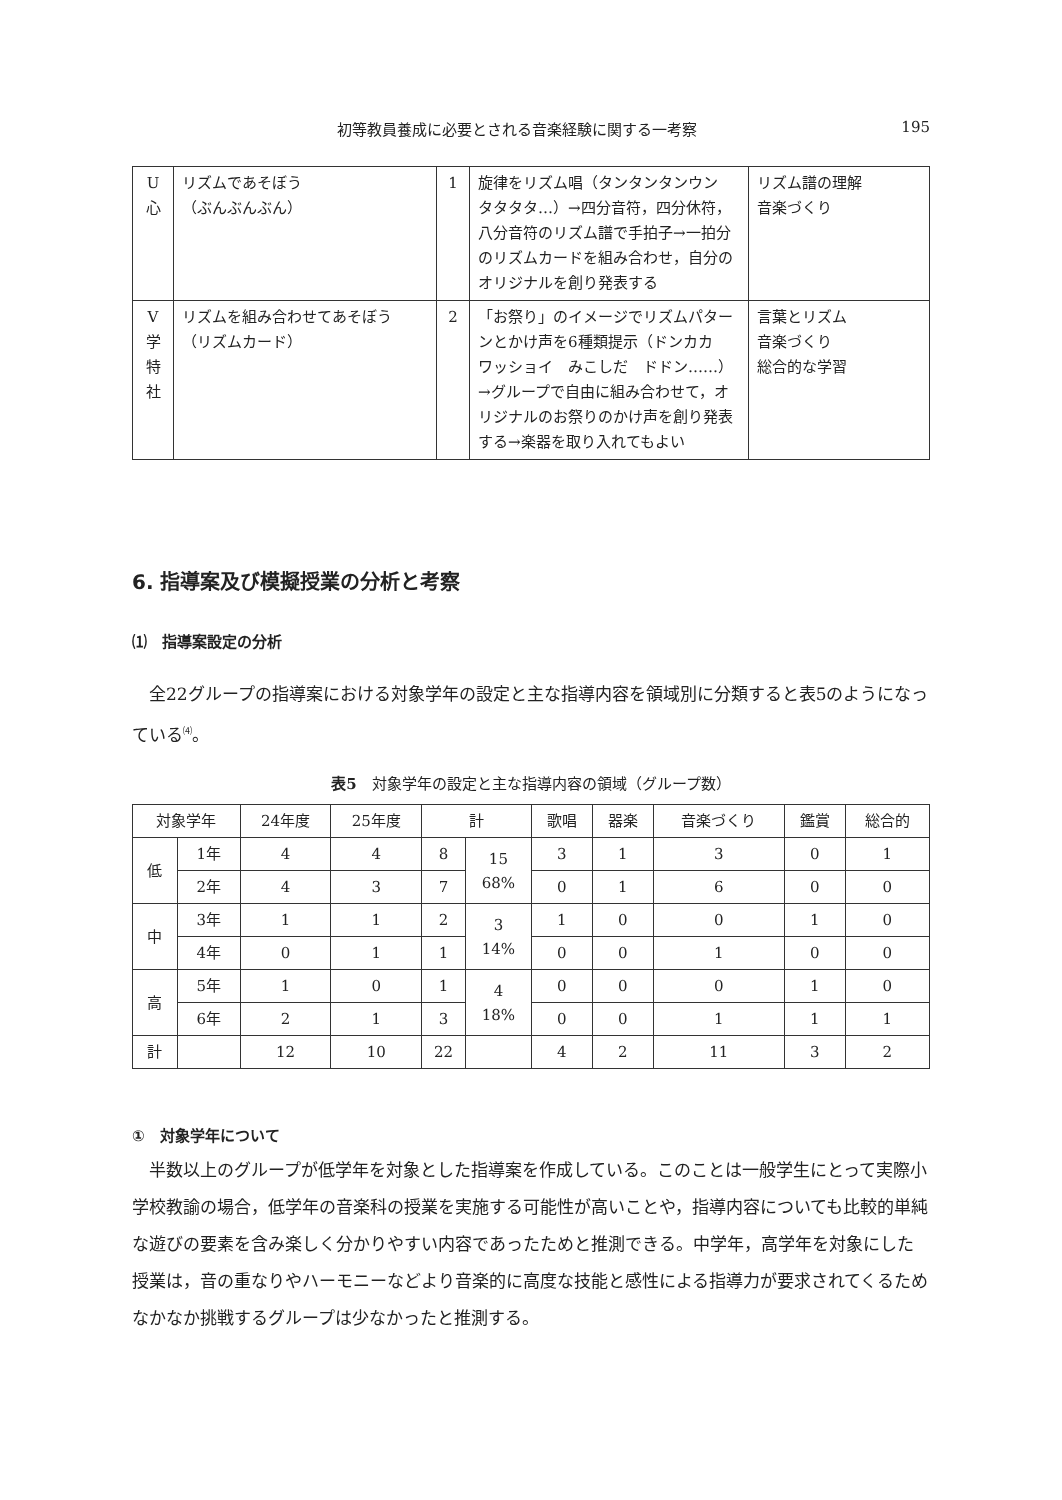初等教員養成に必要とされる音楽経験に関する一考察 195
| U 心 | リズムであそぼう （ぶんぶんぶん） | 1 | 旋律をリズム唱（タンタンタンウン タタタタ…）→四分音符，四分休符，八分音符のリズム譜で手拍子→一拍分のリズムカードを組み合わせ，自分のオリジナルを創り発表する | リズム譜の理解 音楽づくり |
| V 学 特 社 | リズムを組み合わせてあそぼう （リズムカード） | 2 | 「お祭り」のイメージでリズムパターンとかけ声を6種類提示（ドンカカ ワッショイ みこしだ ドドン……）→グループで自由に組み合わせて，オリジナルのお祭りのかけ声を創り発表する→楽器を取り入れてもよい | 言葉とリズム 音楽づくり 総合的な学習 |
6. 指導案及び模擬授業の分析と考察
⑴　指導案設定の分析
全22グループの指導案における対象学年の設定と主な指導内容を領域別に分類すると表5のようになっている<sup>⑷</sup>。
表5　対象学年の設定と主な指導内容の領域（グループ数）
| 対象学年 | | 24年度 | 25年度 | 計 | | 歌唱 | 器楽 | 音楽づくり | 鑑賞 | 総合的 |
| --- | --- | --- | --- | --- | --- | --- | --- | --- | --- | --- |
| 低 | 1年 | 4 | 4 | 8 | 15 68% | 3 | 1 | 3 | 0 | 1 |
| | 2年 | 4 | 3 | 7 | | 0 | 1 | 6 | 0 | 0 |
| 中 | 3年 | 1 | 1 | 2 | 3 14% | 1 | 0 | 0 | 1 | 0 |
| | 4年 | 0 | 1 | 1 | | 0 | 0 | 1 | 0 | 0 |
| 高 | 5年 | 1 | 0 | 1 | 4 18% | 0 | 0 | 0 | 1 | 0 |
| | 6年 | 2 | 1 | 3 | | 0 | 0 | 1 | 1 | 1 |
| 計 | | 12 | 10 | 22 | | 4 | 2 | 11 | 3 | 2 |
①　対象学年について
半数以上のグループが低学年を対象とした指導案を作成している。このことは一般学生にとって実際小学校教諭の場合，低学年の音楽科の授業を実施する可能性が高いことや，指導内容についても比較的単純な遊びの要素を含み楽しく分かりやすい内容であったためと推測できる。中学年，高学年を対象にした授業は，音の重なりやハーモニーなどより音楽的に高度な技能と感性による指導力が要求されてくるためなかなか挑戦するグループは少なかったと推測する。